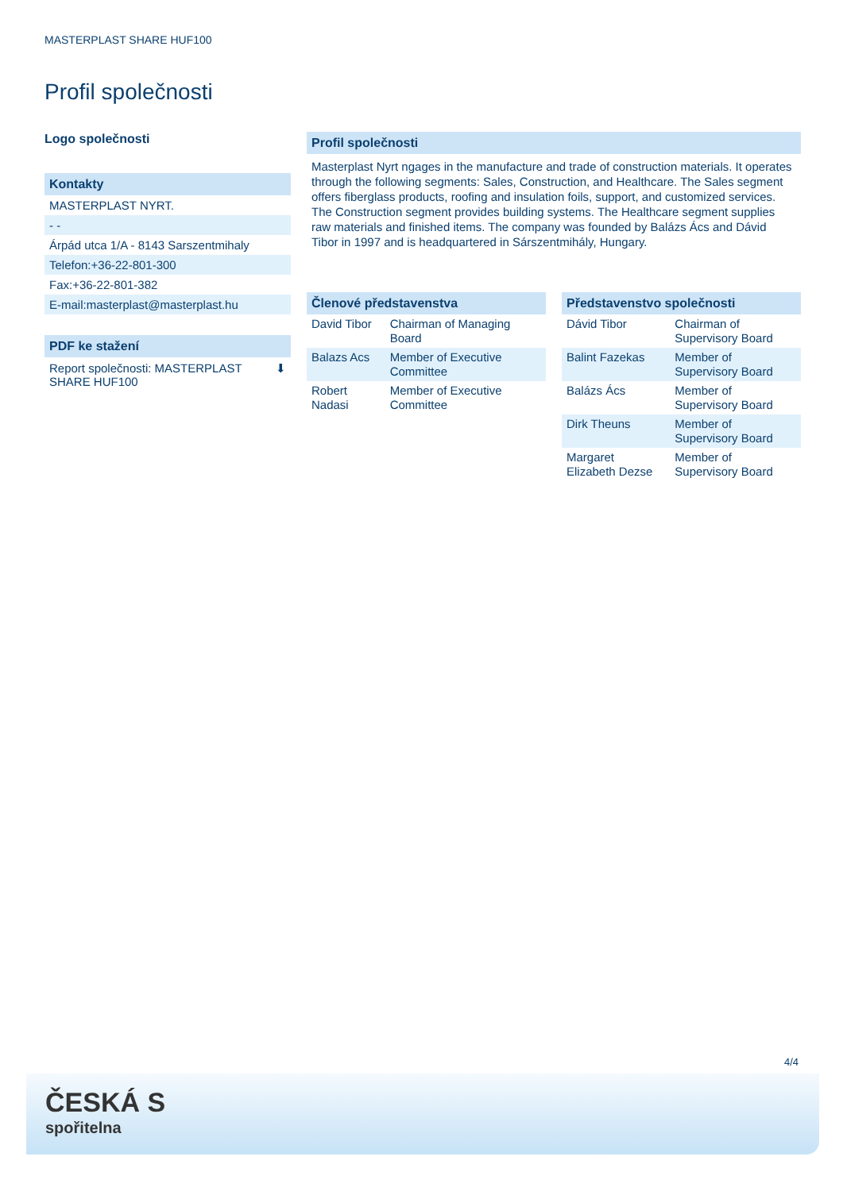MASTERPLAST SHARE HUF100
Profil společnosti
Logo společnosti
Kontakty
MASTERPLAST NYRT.
- -
Árpád utca 1/A - 8143 Sarszentmihaly
Telefon:+36-22-801-300
Fax:+36-22-801-382
E-mail:masterplast@masterplast.hu
PDF ke stažení
Report společnosti: MASTERPLAST
SHARE HUF100 ⬇
Profil společnosti
Masterplast Nyrt ngages in the manufacture and trade of construction materials. It operates through the following segments: Sales, Construction, and Healthcare. The Sales segment offers fiberglass products, roofing and insulation foils, support, and customized services. The Construction segment provides building systems. The Healthcare segment supplies raw materials and finished items. The company was founded by Balázs Ács and Dávid Tibor in 1997 and is headquartered in Sárszentmihály, Hungary.
Členové představenstva
| David Tibor | Chairman of Managing Board |
| Balazs Acs | Member of Executive Committee |
| Robert Nadasi | Member of Executive Committee |
Představenstvo společnosti
| Dávid Tibor | Chairman of Supervisory Board |
| Balint Fazekas | Member of Supervisory Board |
| Balázs Ács | Member of Supervisory Board |
| Dirk Theuns | Member of Supervisory Board |
| Margaret Elizabeth Dezse | Member of Supervisory Board |
4/4
ČESKÁ S
spořitelna